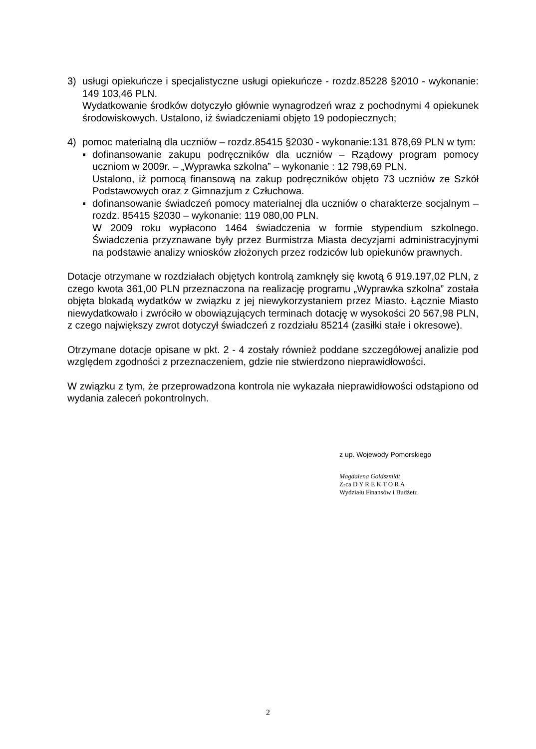3) usługi opiekuńcze i specjalistyczne usługi opiekuńcze - rozdz.85228 §2010 - wykonanie: 149 103,46 PLN.
Wydatkowanie środków dotyczyło głównie wynagrodzeń wraz z pochodnymi 4 opiekunek środowiskowych. Ustalono, iż świadczeniami objęto 19 podopiecznych;
4) pomoc materialną dla uczniów – rozdz.85415 §2030 - wykonanie:131 878,69 PLN w tym:
▪ dofinansowanie zakupu podręczników dla uczniów – Rządowy program pomocy uczniom w 2009r. – „Wyprawka szkolna” – wykonanie : 12 798,69 PLN.
Ustalono, iż pomocą finansową na zakup podręczników objęto 73 uczniów ze Szkół Podstawowych oraz z Gimnazjum z Człuchowa.
▪ dofinansowanie świadczeń pomocy materialnej dla uczniów o charakterze socjalnym – rozdz. 85415 §2030 – wykonanie: 119 080,00 PLN.
W 2009 roku wypłacono 1464 świadczenia w formie stypendium szkolnego. Świadczenia przyznawane były przez Burmistrza Miasta decyzjami administracyjnymi na podstawie analizy wniosków złożonych przez rodziców lub opiekunów prawnych.
Dotacje otrzymane w rozdziałach objętych kontrolą zamknęły się kwotą 6 919.197,02 PLN, z czego kwota 361,00 PLN przeznaczona na realizację programu „Wyprawka szkolna” została objęta blokadą wydatków w związku z jej niewykorzystaniem przez Miasto. Łącznie Miasto niewydatkowało i zwróciło w obowiązujących terminach dotację w wysokości 20 567,98 PLN, z czego największy zwrot dotyczył świadczeń z rozdziału 85214 (zasiłki stałe i okresowe).
Otrzymane dotacje opisane w pkt. 2 - 4 zostały również poddane szczegółowej analizie pod względem zgodności z przeznaczeniem, gdzie nie stwierdzono nieprawidłowości.
W związku z tym, że przeprowadzona kontrola nie wykazała nieprawidłowości odstąpiono od wydania zaleceń pokontrolnych.
z up. Wojewody Pomorskiego
Magdalena Goldszmidt
Z-ca D Y R E K T O R A
Wydziału Finansów i Budżetu
2